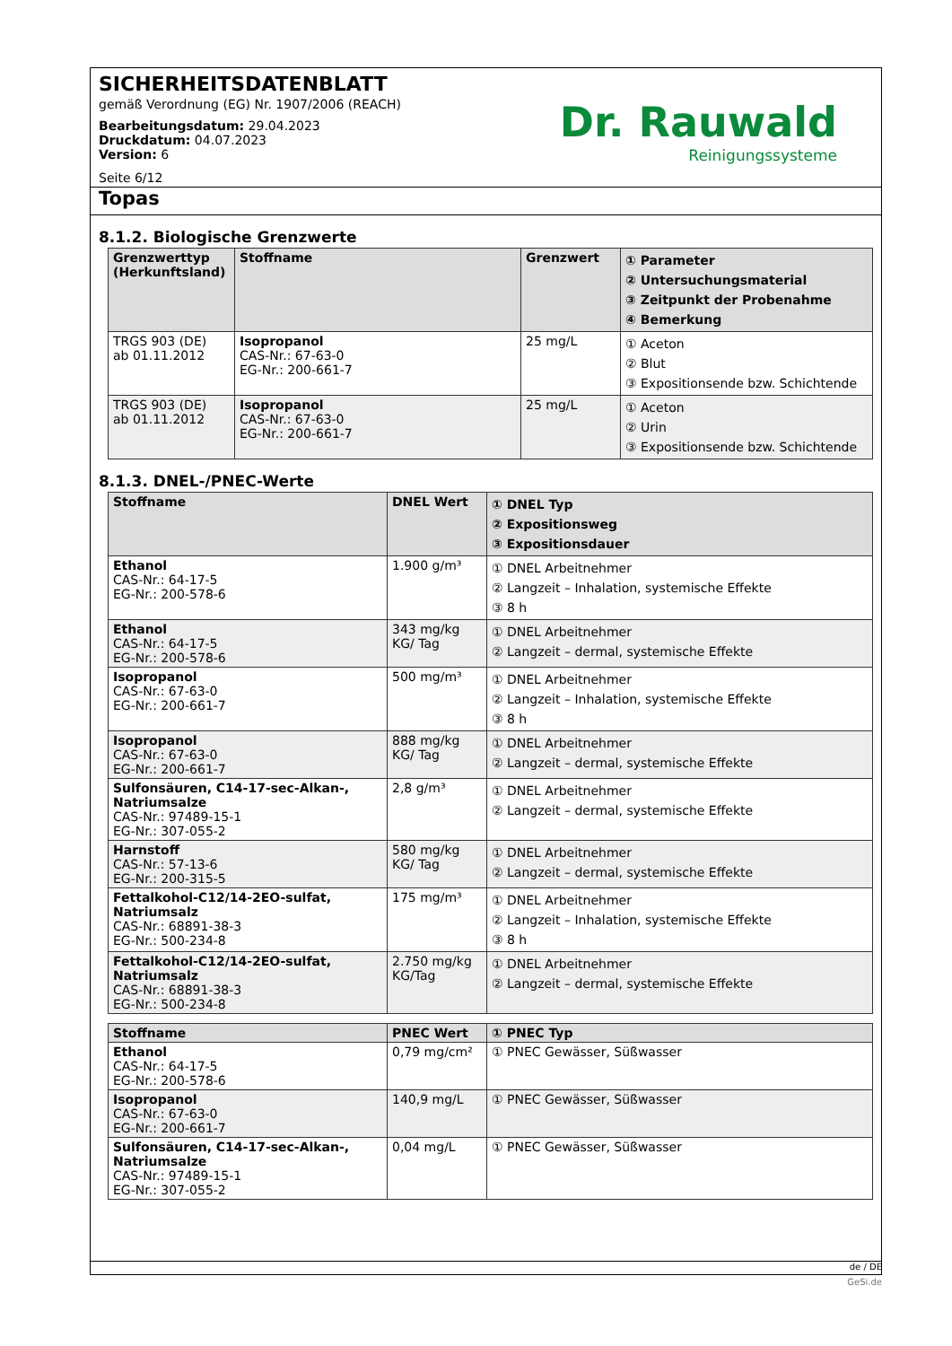SICHERHEITSDATENBLATT
gemäß Verordnung (EG) Nr. 1907/2006 (REACH)
Bearbeitungsdatum: 29.04.2023
Druckdatum: 04.07.2023
Version: 6
Seite 6/12
Dr. Rauwald
Reinigungssysteme
Topas
8.1.2. Biologische Grenzwerte
| Grenzwerttyp (Herkunftsland) | Stoffname | Grenzwert | ① Parameter ② Untersuchungsmaterial ③ Zeitpunkt der Probenahme ④ Bemerkung |
| --- | --- | --- | --- |
| TRGS 903 (DE) ab 01.11.2012 | Isopropanol CAS-Nr.: 67-63-0 EG-Nr.: 200-661-7 | 25 mg/L | ① Aceton ② Blut ③ Expositionsende bzw. Schichtende |
| TRGS 903 (DE) ab 01.11.2012 | Isopropanol CAS-Nr.: 67-63-0 EG-Nr.: 200-661-7 | 25 mg/L | ① Aceton ② Urin ③ Expositionsende bzw. Schichtende |
8.1.3. DNEL-/PNEC-Werte
| Stoffname | DNEL Wert | ① DNEL Typ ② Expositionsweg ③ Expositionsdauer |
| --- | --- | --- |
| Ethanol CAS-Nr.: 64-17-5 EG-Nr.: 200-578-6 | 1.900 g/m³ | ① DNEL Arbeitnehmer ② Langzeit – Inhalation, systemische Effekte ③ 8 h |
| Ethanol CAS-Nr.: 64-17-5 EG-Nr.: 200-578-6 | 343 mg/kg KG/ Tag | ① DNEL Arbeitnehmer ② Langzeit – dermal, systemische Effekte |
| Isopropanol CAS-Nr.: 67-63-0 EG-Nr.: 200-661-7 | 500 mg/m³ | ① DNEL Arbeitnehmer ② Langzeit – Inhalation, systemische Effekte ③ 8 h |
| Isopropanol CAS-Nr.: 67-63-0 EG-Nr.: 200-661-7 | 888 mg/kg KG/ Tag | ① DNEL Arbeitnehmer ② Langzeit – dermal, systemische Effekte |
| Sulfonsäuren, C14-17-sec-Alkan-, Natriumsalze CAS-Nr.: 97489-15-1 EG-Nr.: 307-055-2 | 2,8 g/m³ | ① DNEL Arbeitnehmer ② Langzeit – dermal, systemische Effekte |
| Harnstoff CAS-Nr.: 57-13-6 EG-Nr.: 200-315-5 | 580 mg/kg KG/ Tag | ① DNEL Arbeitnehmer ② Langzeit – dermal, systemische Effekte |
| Fettalkohol-C12/14-2EO-sulfat, Natriumsalz CAS-Nr.: 68891-38-3 EG-Nr.: 500-234-8 | 175 mg/m³ | ① DNEL Arbeitnehmer ② Langzeit – Inhalation, systemische Effekte ③ 8 h |
| Fettalkohol-C12/14-2EO-sulfat, Natriumsalz CAS-Nr.: 68891-38-3 EG-Nr.: 500-234-8 | 2.750 mg/kg KG/Tag | ① DNEL Arbeitnehmer ② Langzeit – dermal, systemische Effekte |
| Stoffname | PNEC Wert | ① PNEC Typ |
| --- | --- | --- |
| Ethanol CAS-Nr.: 64-17-5 EG-Nr.: 200-578-6 | 0,79 mg/cm² | ① PNEC Gewässer, Süßwasser |
| Isopropanol CAS-Nr.: 67-63-0 EG-Nr.: 200-661-7 | 140,9 mg/L | ① PNEC Gewässer, Süßwasser |
| Sulfonsäuren, C14-17-sec-Alkan-, Natriumsalze CAS-Nr.: 97489-15-1 EG-Nr.: 307-055-2 | 0,04 mg/L | ① PNEC Gewässer, Süßwasser |
de / DE
GeSi.de